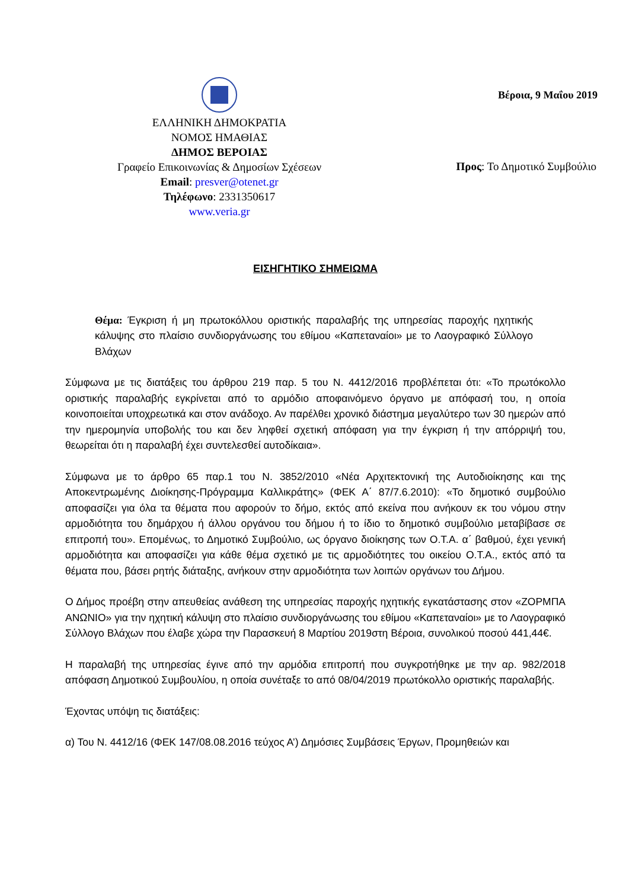ΕΛΛΗΝΙΚΗ ΔΗΜΟΚΡΑΤΙΑ
ΝΟΜΟΣ ΗΜΑΘΙΑΣ
ΔΗΜΟΣ ΒΕΡΟΙΑΣ
Γραφείο Επικοινωνίας & Δημοσίων Σχέσεων
Email: presver@otenet.gr
Τηλέφωνο: 2331350617
www.veria.gr
Βέροια, 9 Μαΐου 2019
Προς: Το Δημοτικό Συμβούλιο
ΕΙΣΗΓΗΤΙΚΟ ΣΗΜΕΙΩΜΑ
Θέμα: Έγκριση ή μη πρωτοκόλλου οριστικής παραλαβής της υπηρεσίας παροχής ηχητικής κάλυψης στο πλαίσιο συνδιοργάνωσης του εθίμου «Καπεταναίοι» με το Λαογραφικό Σύλλογο Βλάχων
Σύμφωνα με τις διατάξεις του άρθρου 219 παρ. 5 του Ν. 4412/2016 προβλέπεται ότι: «Το πρωτόκολλο οριστικής παραλαβής εγκρίνεται από το αρμόδιο αποφαινόμενο όργανο με απόφασή του, η οποία κοινοποιείται υποχρεωτικά και στον ανάδοχο. Αν παρέλθει χρονικό διάστημα μεγαλύτερο των 30 ημερών από την ημερομηνία υποβολής του και δεν ληφθεί σχετική απόφαση για την έγκριση ή την απόρριψή του, θεωρείται ότι η παραλαβή έχει συντελεσθεί αυτοδίκαια».
Σύμφωνα με το άρθρο 65 παρ.1 του Ν. 3852/2010 «Νέα Αρχιτεκτονική της Αυτοδιοίκησης και της Αποκεντρωμένης Διοίκησης-Πρόγραμμα Καλλικράτης» (ΦΕΚ Α΄ 87/7.6.2010): «Το δημοτικό συμβούλιο αποφασίζει για όλα τα θέματα που αφορούν το δήμο, εκτός από εκείνα που ανήκουν εκ του νόμου στην αρμοδιότητα του δημάρχου ή άλλου οργάνου του δήμου ή το ίδιο το δημοτικό συμβούλιο μεταβίβασε σε επιτροπή του». Επομένως, το Δημοτικό Συμβούλιο, ως όργανο διοίκησης των Ο.Τ.Α. α΄ βαθμού, έχει γενική αρμοδιότητα και αποφασίζει για κάθε θέμα σχετικό με τις αρμοδιότητες του οικείου Ο.Τ.Α., εκτός από τα θέματα που, βάσει ρητής διάταξης, ανήκουν στην αρμοδιότητα των λοιπών οργάνων του Δήμου.
Ο Δήμος προέβη στην απευθείας ανάθεση της υπηρεσίας παροχής ηχητικής εγκατάστασης στον «ΖΟΡΜΠΑ ΑΝΩΝΙΟ» για την ηχητική κάλυψη στο πλαίσιο συνδιοργάνωσης του εθίμου «Καπεταναίοι» με το Λαογραφικό Σύλλογο Βλάχων που έλαβε χώρα την Παρασκευή 8 Μαρτίου 2019στη Βέροια, συνολικού ποσού 441,44€.
Η παραλαβή της υπηρεσίας έγινε από την αρμόδια επιτροπή που συγκροτήθηκε με την αρ. 982/2018 απόφαση Δημοτικού Συμβουλίου, η οποία συνέταξε το από 08/04/2019 πρωτόκολλο οριστικής παραλαβής.
Έχοντας υπόψη τις διατάξεις:
α) Του Ν. 4412/16 (ΦΕΚ 147/08.08.2016 τεύχος Α’) Δημόσιες Συμβάσεις Έργων, Προμηθειών και